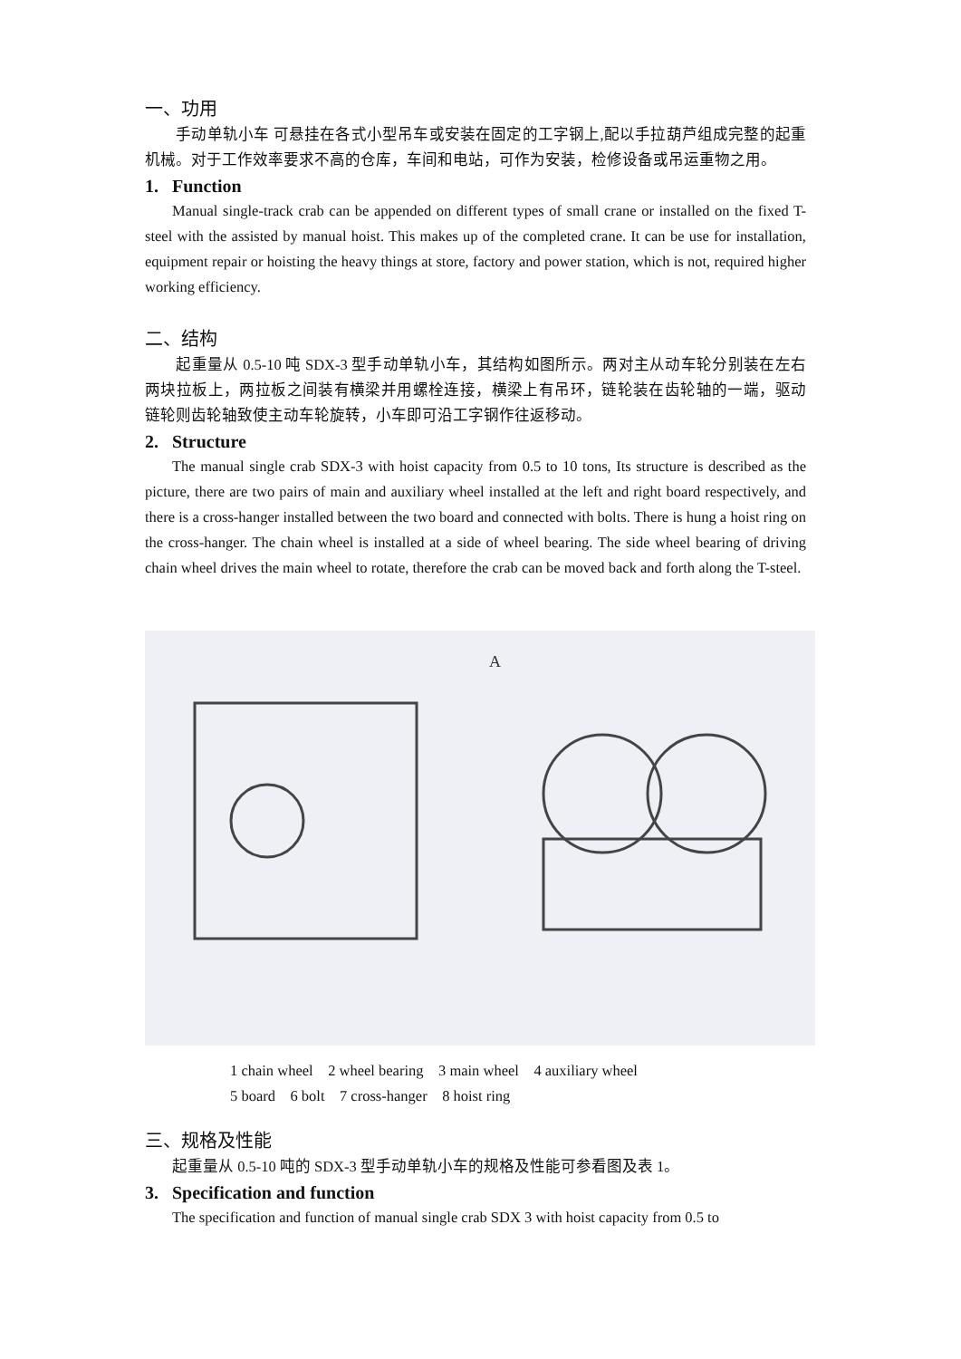一、功用
手动单轨小车 可悬挂在各式小型吊车或安装在固定的工字钢上,配以手拉葫芦组成完整的起重机械。对于工作效率要求不高的仓库，车间和电站，可作为安装，检修设备或吊运重物之用。
1. Function
Manual single-track crab can be appended on different types of small crane or installed on the fixed T-steel with the assisted by manual hoist. This makes up of the completed crane. It can be use for installation, equipment repair or hoisting the heavy things at store, factory and power station, which is not, required higher working efficiency.
二、结构
起重量从 0.5-10 吨 SDX-3 型手动单轨小车，其结构如图所示。两对主从动车轮分别装在左右两块拉板上，两拉板之间装有横梁并用螺栓连接，横梁上有吊环，链轮装在齿轮轴的一端，驱动链轮则齿轮轴致使主动车轮旋转，小车即可沿工字钢作往返移动。
2. Structure
The manual single crab SDX-3 with hoist capacity from 0.5 to 10 tons, Its structure is described as the picture, there are two pairs of main and auxiliary wheel installed at the left and right board respectively, and there is a cross-hanger installed between the two board and connected with bolts. There is hung a hoist ring on the cross-hanger. The chain wheel is installed at a side of wheel bearing. The side wheel bearing of driving chain wheel drives the main wheel to rotate, therefore the crab can be moved back and forth along the T-steel.
A
1 chain wheel 2 wheel bearing 3 main wheel 4 auxiliary wheel
5 board 6 bolt 7 cross-hanger 8 hoist ring
三、规格及性能
起重量从 0.5-10 吨的 SDX-3 型手动单轨小车的规格及性能可参看图及表 1。
3. Specification and function
The specification and function of manual single crab SDX 3 with hoist capacity from 0.5 to